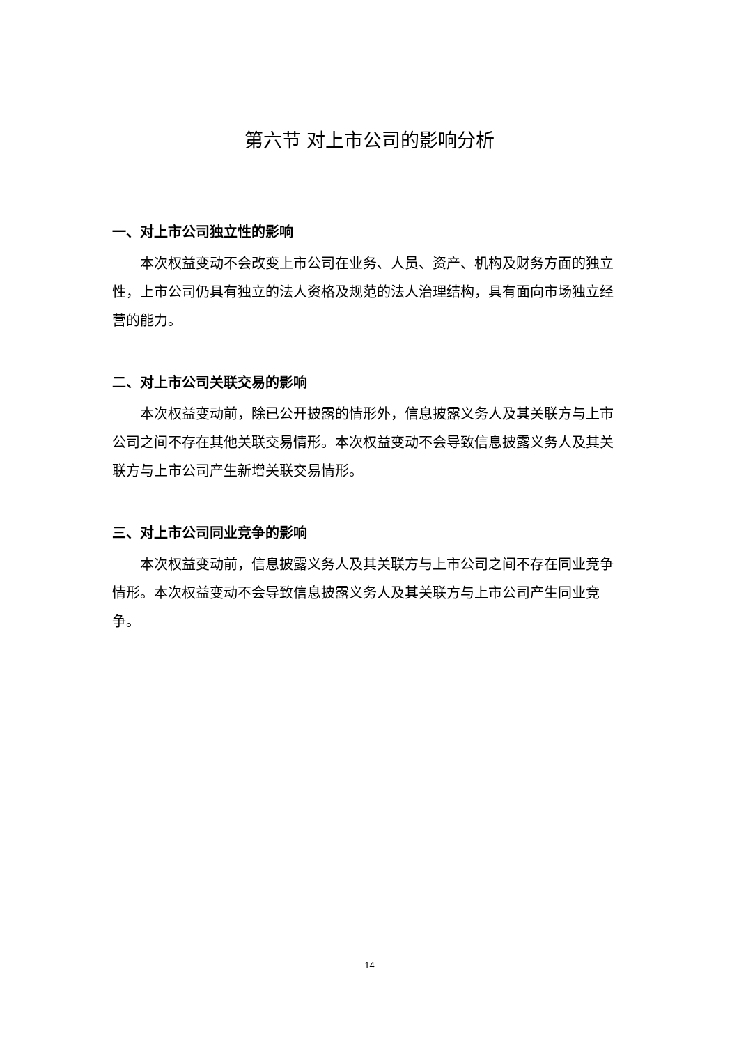第六节 对上市公司的影响分析
一、对上市公司独立性的影响
本次权益变动不会改变上市公司在业务、人员、资产、机构及财务方面的独立性，上市公司仍具有独立的法人资格及规范的法人治理结构，具有面向市场独立经营的能力。
二、对上市公司关联交易的影响
本次权益变动前，除已公开披露的情形外，信息披露义务人及其关联方与上市公司之间不存在其他关联交易情形。本次权益变动不会导致信息披露义务人及其关联方与上市公司产生新增关联交易情形。
三、对上市公司同业竞争的影响
本次权益变动前，信息披露义务人及其关联方与上市公司之间不存在同业竞争情形。本次权益变动不会导致信息披露义务人及其关联方与上市公司产生同业竞争。
14